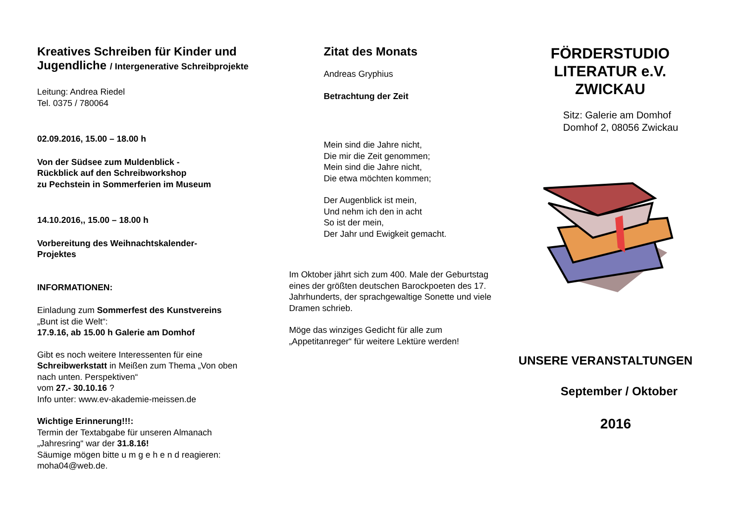Kreatives Schreiben für Kinder und Jugendliche / Intergenerative Schreibprojekte
Leitung: Andrea Riedel
Tel. 0375 / 780064
02.09.2016, 15.00 – 18.00 h
Von der Südsee zum Muldenblick -
Rückblick auf den Schreibworkshop
zu Pechstein in Sommerferien im Museum
14.10.2016,, 15.00 – 18.00 h
Vorbereitung des Weihnachtskalender-
Projektes
INFORMATIONEN:
Einladung zum Sommerfest des Kunstvereins
„Bunt ist die Welt“:
17.9.16, ab 15.00 h Galerie am Domhof
Gibt es noch weitere Interessenten für eine Schreibwerkstatt in Meißen zum Thema „Von oben nach unten. Perspektiven“
vom 27.- 30.10.16 ?
Info unter: www.ev-akademie-meissen.de
Wichtige Erinnerung!!!:
Termin der Textabgabe für unseren Almanach „Jahresring“ war der 31.8.16!
Säumige mögen bitte u m g e h e n d reagieren: moha04@web.de.
Zitat des Monats
Andreas Gryphius
Betrachtung der Zeit
Mein sind die Jahre nicht,
Die mir die Zeit genommen;
Mein sind die Jahre nicht,
Die etwa möchten kommen;
Der Augenblick ist mein,
Und nehm ich den in acht
So ist der mein,
Der Jahr und Ewigkeit gemacht.
Im Oktober jährt sich zum 400. Male der Geburtstag eines der größten deutschen Barockpoeten des 17. Jahrhunderts, der sprachgewaltige Sonette und viele Dramen schrieb.
Möge das winziges Gedicht für alle zum „Appetitanreger“ für weitere Lektüre werden!
FÖRDERSTUDIO LITERATUR e.V. ZWICKAU
Sitz: Galerie am Domhof
Domhof 2, 08056 Zwickau
UNSERE VERANSTALTUNGEN
September / Oktober
2016